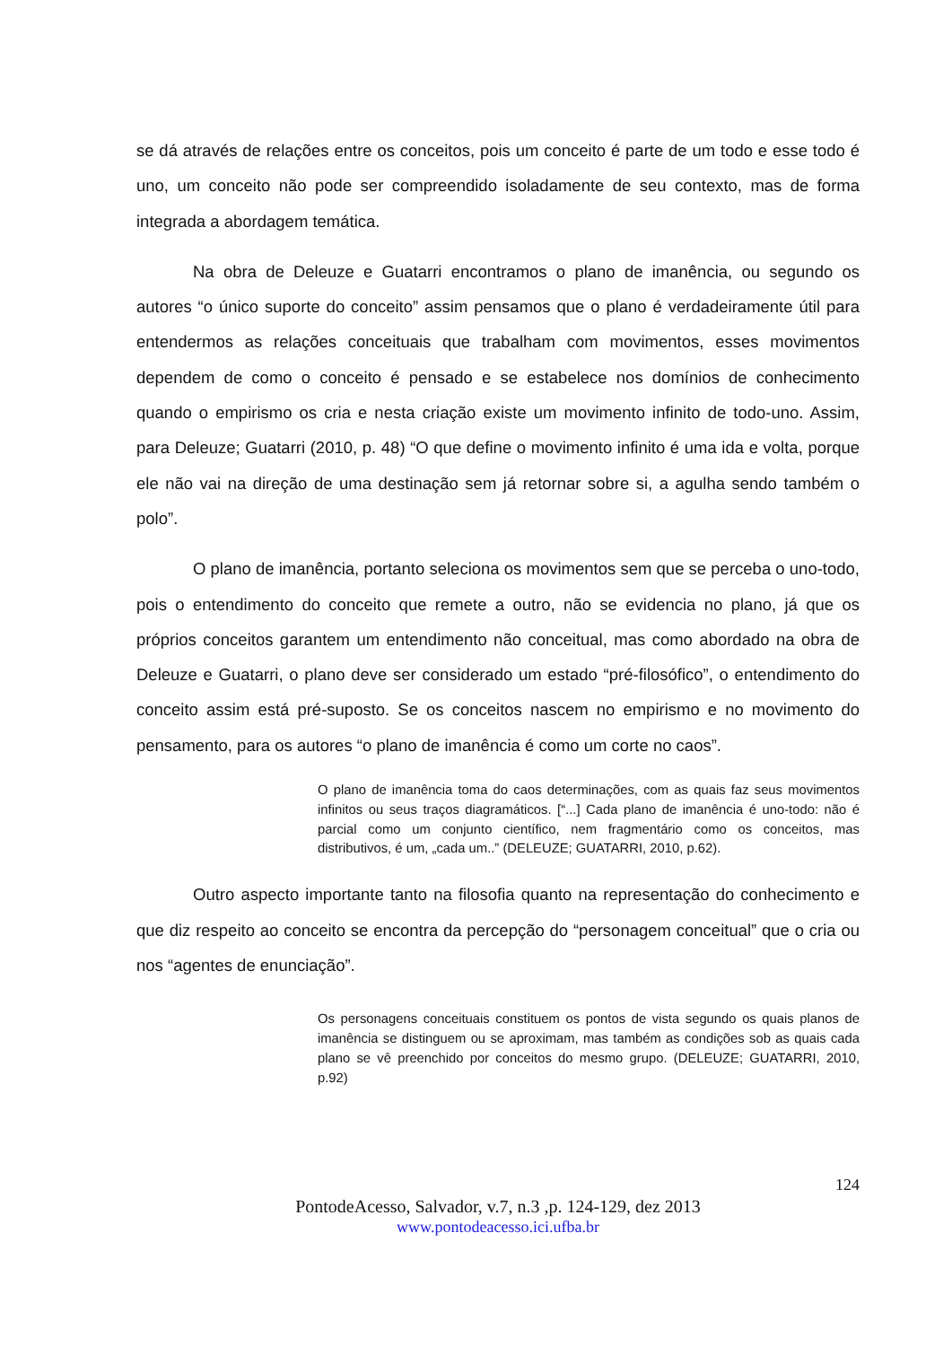se dá através de relações entre os conceitos, pois um conceito é parte de um todo e esse todo é uno, um conceito não pode ser compreendido isoladamente de seu contexto, mas de forma integrada a abordagem temática.
Na obra de Deleuze e Guatarri encontramos o plano de imanência, ou segundo os autores “o único suporte do conceito” assim pensamos que o plano é verdadeiramente útil para entendermos as relações conceituais que trabalham com movimentos, esses movimentos dependem de como o conceito é pensado e se estabelece nos domínios de conhecimento quando o empirismo os cria e nesta criação existe um movimento infinito de todo-uno. Assim, para Deleuze; Guatarri (2010, p. 48) “O que define o movimento infinito é uma ida e volta, porque ele não vai na direção de uma destinação sem já retornar sobre si, a agulha sendo também o polo”.
O plano de imanência, portanto seleciona os movimentos sem que se perceba o uno-todo, pois o entendimento do conceito que remete a outro, não se evidencia no plano, já que os próprios conceitos garantem um entendimento não conceitual, mas como abordado na obra de Deleuze e Guatarri, o plano deve ser considerado um estado “pré-filosófico”, o entendimento do conceito assim está pré-suposto. Se os conceitos nascem no empirismo e no movimento do pensamento, para os autores “o plano de imanência é como um corte no caos”.
O plano de imanência toma do caos determinações, com as quais faz seus movimentos infinitos ou seus traços diagramáticos. [“...] Cada plano de imanência é uno-todo: não é parcial como um conjunto científico, nem fragmentário como os conceitos, mas distributivos, é um, „cada um..” (DELEUZE; GUATARRI, 2010, p.62).
Outro aspecto importante tanto na filosofia quanto na representação do conhecimento e que diz respeito ao conceito se encontra da percepção do “personagem conceitual” que o cria ou nos “agentes de enunciação”.
Os personagens conceituais constituem os pontos de vista segundo os quais planos de imanência se distinguem ou se aproximam, mas também as condições sob as quais cada plano se vê preenchido por conceitos do mesmo grupo. (DELEUZE; GUATARRI, 2010, p.92)
124
PontodeAcesso, Salvador, v.7, n.3 ,p. 124-129, dez 2013
www.pontodeacesso.ici.ufba.br